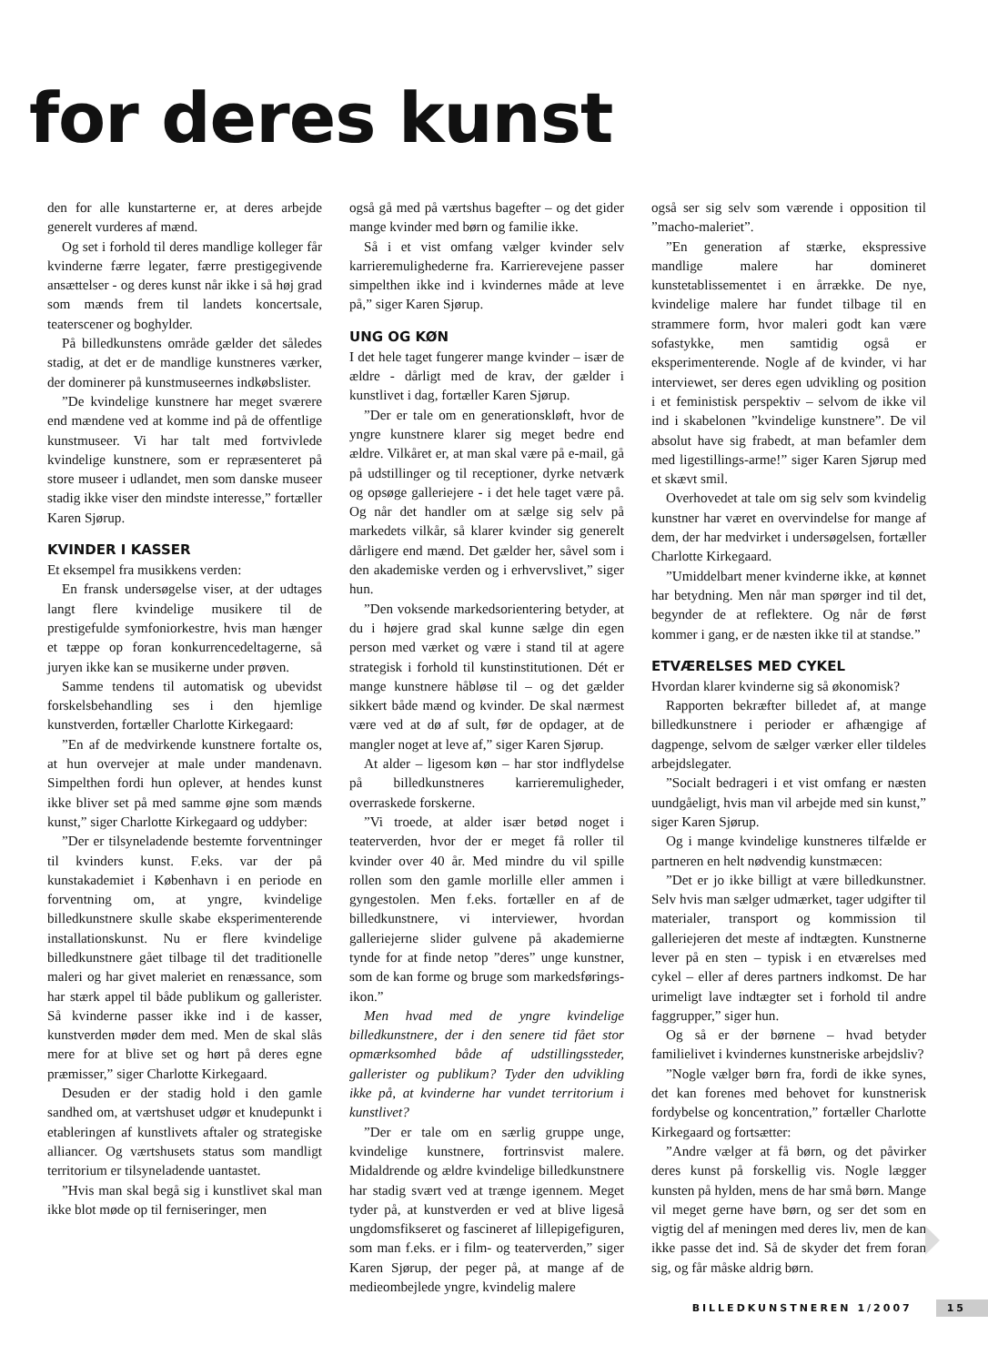for deres kunst
den for alle kunstarterne er, at deres arbejde generelt vurderes af mænd.
Og set i forhold til deres mandlige kolleger får kvinderne færre legater, færre prestigegivende ansættelser - og deres kunst når ikke i så høj grad som mænds frem til landets koncertsale, teaterscener og boghylder.
På billedkunstens område gælder det således stadig, at det er de mandlige kunstneres værker, der dominerer på kunstmuseernes indkøbslister.
”De kvindelige kunstnere har meget sværere end mændene ved at komme ind på de offentlige kunstmuseer. Vi har talt med fortvivlede kvindelige kunstnere, som er repræsenteret på store museer i udlandet, men som danske museer stadig ikke viser den mindste interesse,” fortæller Karen Sjørup.
KVINDER I KASSER
Et eksempel fra musikkens verden:
En fransk undersøgelse viser, at der udtages langt flere kvindelige musikere til de prestigefulde symfoniorkestre, hvis man hænger et tæppe op foran konkurrencedeltagerne, så juryen ikke kan se musikerne under prøven.
Samme tendens til automatisk og ubevidst forskelsbehandling ses i den hjemlige kunstverden, fortæller Charlotte Kirkegaard:
”En af de medvirkende kunstnere fortalte os, at hun overvejer at male under mandenavn. Simpelthen fordi hun oplever, at hendes kunst ikke bliver set på med samme øjne som mænds kunst,” siger Charlotte Kirkegaard og uddyber:
”Der er tilsyneladende bestemte forventninger til kvinders kunst. F.eks. var der på kunstakademiet i København i en periode en forventning om, at yngre, kvindelige billedkunstnere skulle skabe eksperimenterende installationskunst. Nu er flere kvindelige billedkunstnere gået tilbage til det traditionelle maleri og har givet maleriet en renæssance, som har stærk appel til både publikum og gallerister. Så kvinderne passer ikke ind i de kasser, kunstverden møder dem med. Men de skal slås mere for at blive set og hørt på deres egne præmisser,” siger Charlotte Kirkegaard.
Desuden er der stadig hold i den gamle sandhed om, at værtshuset udgør et knudepunkt i etableringen af kunstlivets aftaler og strategiske alliancer. Og værtshusets status som mandligt territorium er tilsyneladende uantastet.
”Hvis man skal begå sig i kunstlivet skal man ikke blot møde op til ferniseringer, men
også gå med på værtshus bagefter – og det gider mange kvinder med børn og familie ikke.
Så i et vist omfang vælger kvinder selv karrieremulighederne fra. Karrierevejene passer simpelthen ikke ind i kvindernes måde at leve på,” siger Karen Sjørup.
UNG OG KØN
I det hele taget fungerer mange kvinder – især de ældre - dårligt med de krav, der gælder i kunstlivet i dag, fortæller Karen Sjørup.
”Der er tale om en generationskløft, hvor de yngre kunstnere klarer sig meget bedre end ældre. Vilkåret er, at man skal være på e-mail, gå på udstillinger og til receptioner, dyrke netværk og opsøge galleriejere - i det hele taget være på. Og når det handler om at sælge sig selv på markedets vilkår, så klarer kvinder sig generelt dårligere end mænd. Det gælder her, såvel som i den akademiske verden og i erhvervslivet,” siger hun.
”Den voksende markedsorientering betyder, at du i højere grad skal kunne sælge din egen person med værket og være i stand til at agere strategisk i forhold til kunstinstitutionen. Dét er mange kunstnere håbløse til – og det gælder sikkert både mænd og kvinder. De skal nærmest være ved at dø af sult, før de opdager, at de mangler noget at leve af,” siger Karen Sjørup.
At alder – ligesom køn – har stor indflydelse på billedkunstneres karrieremuligheder, overraskede forskerne.
”Vi troede, at alder især betød noget i teaterverden, hvor der er meget få roller til kvinder over 40 år. Med mindre du vil spille rollen som den gamle morlille eller ammen i gyngestolen. Men f.eks. fortæller en af de billedkunstnere, vi interviewer, hvordan galleriejerne slider gulvene på akademierne tynde for at finde netop ”deres” unge kunstner, som de kan forme og bruge som markedsførings-ikon.”
Men hvad med de yngre kvindelige billedkunstnere, der i den senere tid fået stor opmærksomhed både af udstillingssteder, gallerister og publikum? Tyder den udvikling ikke på, at kvinderne har vundet territorium i kunstlivet?
”Der er tale om en særlig gruppe unge, kvindelige kunstnere, fortrinsvist malere. Midaldrende og ældre kvindelige billedkunstnere har stadig svært ved at trænge igennem. Meget tyder på, at kunstverden er ved at blive ligeså ungdomsfikseret og fascineret af lillepigefiguren, som man f.eks. er i film- og teaterverden,” siger Karen Sjørup, der peger på, at mange af de medieombejlede yngre, kvindelig malere
også ser sig selv som værende i opposition til ”macho-maleriet”.
”En generation af stærke, ekspressive mandlige malere har domineret kunstetablissementet i en årrække. De nye, kvindelige malere har fundet tilbage til en strammere form, hvor maleri godt kan være sofastykke, men samtidig også er eksperimenterende. Nogle af de kvinder, vi har interviewet, ser deres egen udvikling og position i et feministisk perspektiv – selvom de ikke vil ind i skabelonen ”kvindelige kunstnere”. De vil absolut have sig frabedt, at man befamler dem med ligestillings-arme!” siger Karen Sjørup med et skævt smil.
Overhovedet at tale om sig selv som kvindelig kunstner har været en overvindelse for mange af dem, der har medvirket i undersøgelsen, fortæller Charlotte Kirkegaard.
”Umiddelbart mener kvinderne ikke, at kønnet har betydning. Men når man spørger ind til det, begynder de at reflektere. Og når de først kommer i gang, er de næsten ikke til at standse.”
ETVÆRELSES MED CYKEL
Hvordan klarer kvinderne sig så økonomisk?
Rapporten bekræfter billedet af, at mange billedkunstnere i perioder er afhængige af dagpenge, selvom de sælger værker eller tildeles arbejdslegater.
”Socialt bedrageri i et vist omfang er næsten uundgåeligt, hvis man vil arbejde med sin kunst,” siger Karen Sjørup.
Og i mange kvindelige kunstneres tilfælde er partneren en helt nødvendig kunstmæcen:
”Det er jo ikke billigt at være billedkunstner. Selv hvis man sælger udmærket, tager udgifter til materialer, transport og kommission til galleriejeren det meste af indtægten. Kunstnerne lever på en sten – typisk i en etværelses med cykel – eller af deres partners indkomst. De har urimeligt lave indtægter set i forhold til andre faggrupper,” siger hun.
Og så er der børnene – hvad betyder familielivet i kvindernes kunstneriske arbejdsliv?
”Nogle vælger børn fra, fordi de ikke synes, det kan forenes med behovet for kunstnerisk fordybelse og koncentration,” fortæller Charlotte Kirkegaard og fortsætter:
”Andre vælger at få børn, og det påvirker deres kunst på forskellig vis. Nogle lægger kunsten på hylden, mens de har små børn. Mange vil meget gerne have børn, og ser det som en vigtig del af meningen med deres liv, men de kan ikke passe det ind. Så de skyder det frem foran sig, og får måske aldrig børn.
BILLEDKUNSTNEREN 1/2007 15